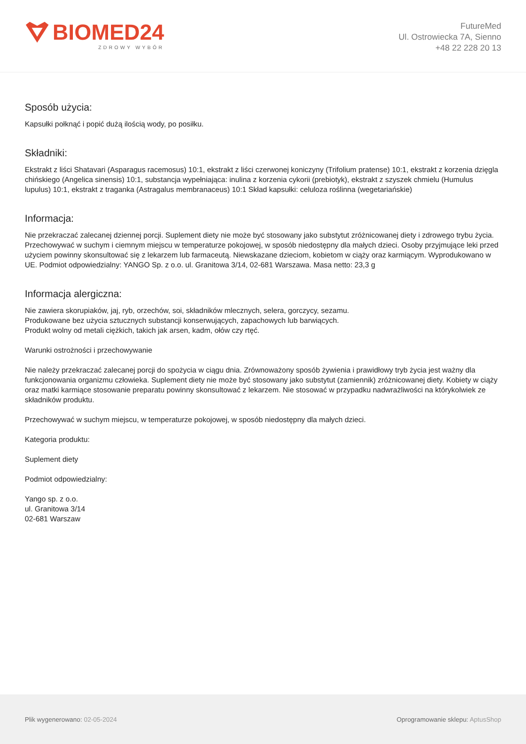BIOMED24
ZDROWY WYBÓR
FutureMed
Ul. Ostrowiecka 7A, Sienno
+48 22 228 20 13
Sposób użycia:
Kapsułki połknąć i popić dużą ilością wody, po posiłku.
Składniki:
Ekstrakt z liści Shatavari (Asparagus racemosus) 10:1, ekstrakt z liści czerwonej koniczyny (Trifolium pratense) 10:1, ekstrakt z korzenia dzięgla chińskiego (Angelica sinensis) 10:1, substancja wypełniająca: inulina z korzenia cykorii (prebiotyk), ekstrakt z szyszek chmielu (Humulus lupulus) 10:1, ekstrakt z traganka (Astragalus membranaceus) 10:1 Skład kapsułki: celuloza roślinna (wegetariańskie)
Informacja:
Nie przekraczać zalecanej dziennej porcji. Suplement diety nie może być stosowany jako substytut zróżnicowanej diety i zdrowego trybu życia. Przechowywać w suchym i ciemnym miejscu w temperaturze pokojowej, w sposób niedostępny dla małych dzieci. Osoby przyjmujące leki przed użyciem powinny skonsultować się z lekarzem lub farmaceutą. Niewskazane dzieciom, kobietom w ciąży oraz karmiącym. Wyprodukowano w UE. Podmiot odpowiedzialny: YANGO Sp. z o.o. ul. Granitowa 3/14, 02-681 Warszawa. Masa netto: 23,3 g
Informacja alergiczna:
Nie zawiera skorupiaków, jaj, ryb, orzechów, soi, składników mlecznych, selera, gorczycy, sezamu.
Produkowane bez użycia sztucznych substancji konserwujących, zapachowych lub barwiących.
Produkt wolny od metali ciężkich, takich jak arsen, kadm, ołów czy rtęć.
Warunki ostrożności i przechowywanie
Nie należy przekraczać zalecanej porcji do spożycia w ciągu dnia. Zrównoważony sposób żywienia i prawidłowy tryb życia jest ważny dla funkcjonowania organizmu człowieka. Suplement diety nie może być stosowany jako substytut (zamiennik) zróżnicowanej diety. Kobiety w ciąży oraz matki karmiące stosowanie preparatu powinny skonsultować z lekarzem. Nie stosować w przypadku nadwrażliwości na którykolwiek ze składników produktu.
Przechowywać w suchym miejscu, w temperaturze pokojowej, w sposób niedostępny dla małych dzieci.
Kategoria produktu:
Suplement diety
Podmiot odpowiedzialny:
Yango sp. z o.o.
ul. Granitowa 3/14
02-681 Warszaw
Plik wygenerowano: 02-05-2024
Oprogramowanie sklepu: AptusShop